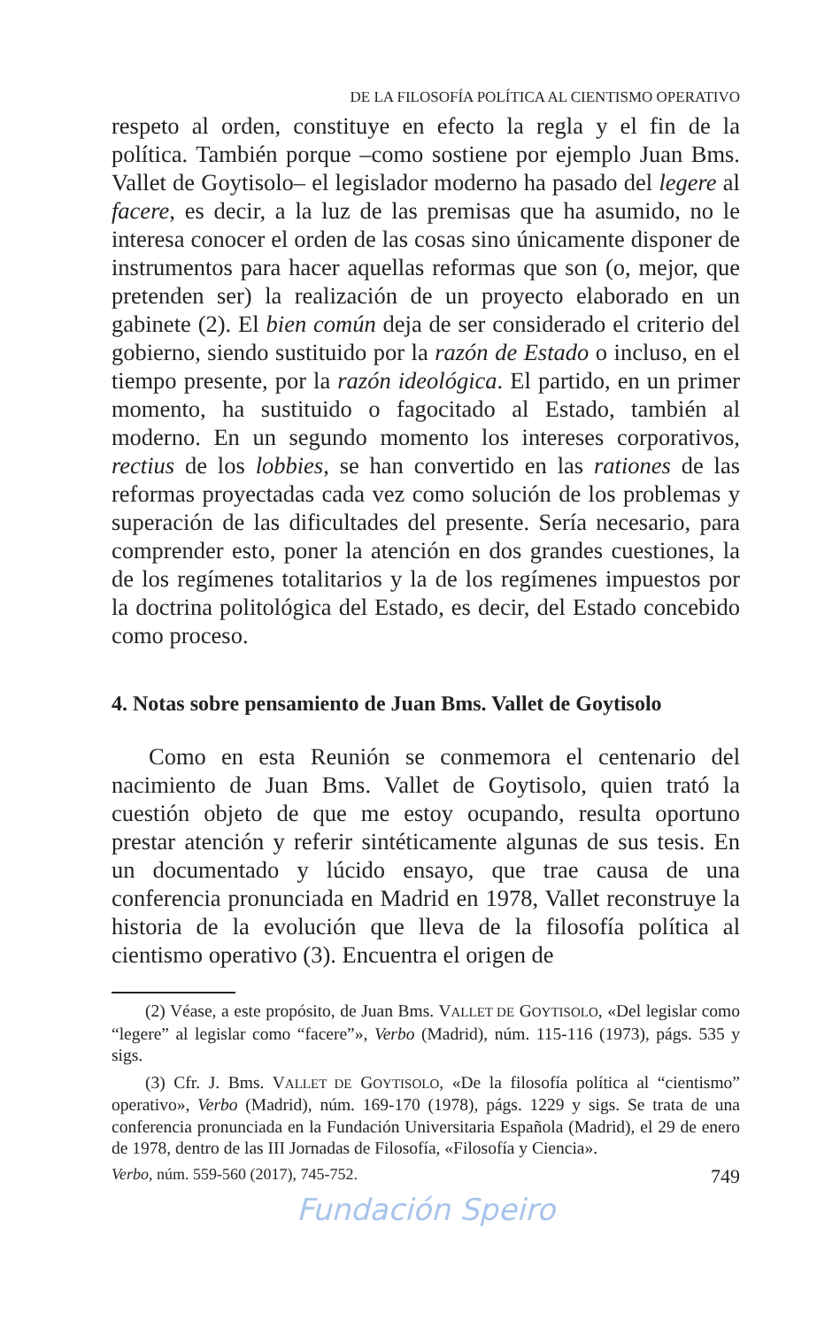DE LA FILOSOFÍA POLÍTICA AL CIENTISMO OPERATIVO
respeto al orden, constituye en efecto la regla y el fin de la política. También porque –como sostiene por ejemplo Juan Bms. Vallet de Goytisolo– el legislador moderno ha pasado del legere al facere, es decir, a la luz de las premisas que ha asumido, no le interesa conocer el orden de las cosas sino únicamente disponer de instrumentos para hacer aquellas reformas que son (o, mejor, que pretenden ser) la realización de un proyecto elaborado en un gabinete (2). El bien común deja de ser considerado el criterio del gobierno, siendo sustituido por la razón de Estado o incluso, en el tiempo presente, por la razón ideológica. El partido, en un primer momento, ha sustituido o fagocitado al Estado, también al moderno. En un segundo momento los intereses corporativos, rectius de los lobbies, se han convertido en las rationes de las reformas proyectadas cada vez como solución de los problemas y superación de las dificultades del presente. Sería necesario, para comprender esto, poner la atención en dos grandes cuestiones, la de los regímenes totalitarios y la de los regímenes impuestos por la doctrina politológica del Estado, es decir, del Estado concebido como proceso.
4. Notas sobre pensamiento de Juan Bms. Vallet de Goytisolo
Como en esta Reunión se conmemora el centenario del nacimiento de Juan Bms. Vallet de Goytisolo, quien trató la cuestión objeto de que me estoy ocupando, resulta oportuno prestar atención y referir sintéticamente algunas de sus tesis. En un documentado y lúcido ensayo, que trae causa de una conferencia pronunciada en Madrid en 1978, Vallet reconstruye la historia de la evolución que lleva de la filosofía política al cientismo operativo (3). Encuentra el origen de
(2) Véase, a este propósito, de Juan Bms. VALLET DE GOYTISOLO, «Del legislar como “legere” al legislar como “facere”», Verbo (Madrid), núm. 115-116 (1973), págs. 535 y sigs.
(3) Cfr. J. Bms. VALLET DE GOYTISOLO, «De la filosofía política al “cientismo” operativo», Verbo (Madrid), núm. 169-170 (1978), págs. 1229 y sigs. Se trata de una conferencia pronunciada en la Fundación Universitaria Española (Madrid), el 29 de enero de 1978, dentro de las III Jornadas de Filosofía, «Filosofía y Ciencia».
Verbo, núm. 559-560 (2017), 745-752. 749
Fundación Speiro